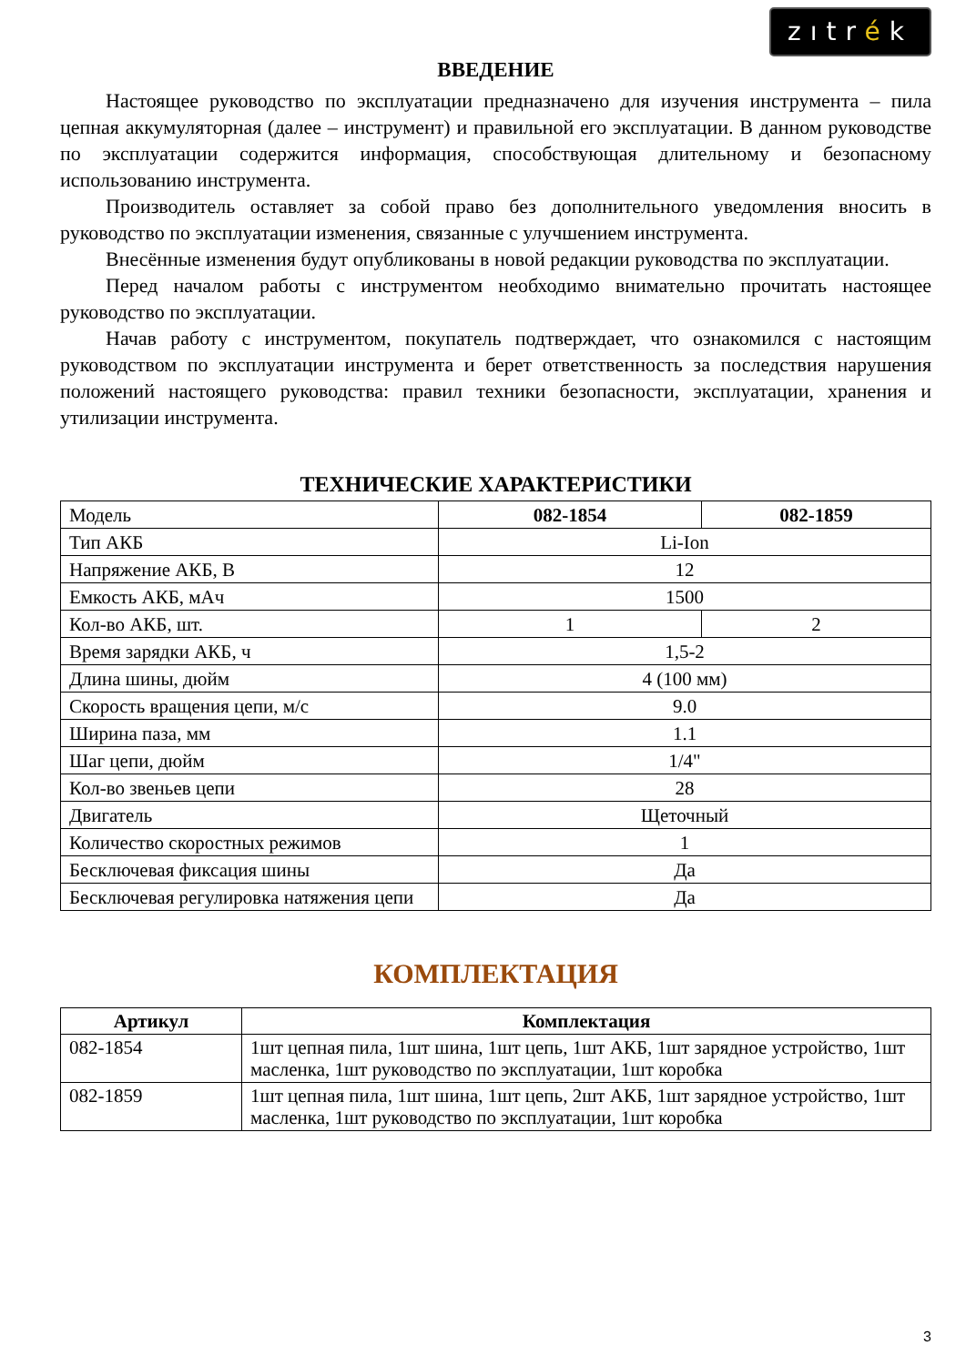zıtrék
ВВЕДЕНИЕ
Настоящее руководство по эксплуатации предназначено для изучения инструмента – пила цепная аккумуляторная (далее – инструмент) и правильной его эксплуатации. В данном руководстве по эксплуатации содержится информация, способствующая длительному и безопасному использованию инструмента.
Производитель оставляет за собой право без дополнительного уведомления вносить в руководство по эксплуатации изменения, связанные с улучшением инструмента.
Внесённые изменения будут опубликованы в новой редакции руководства по эксплуатации.
Перед началом работы с инструментом необходимо внимательно прочитать настоящее руководство по эксплуатации.
Начав работу с инструментом, покупатель подтверждает, что ознакомился с настоящим руководством по эксплуатации инструмента и берет ответственность за последствия нарушения положений настоящего руководства: правил техники безопасности, эксплуатации, хранения и утилизации инструмента.
ТЕХНИЧЕСКИЕ ХАРАКТЕРИСТИКИ
| Модель | 082-1854 | 082-1859 |
| Тип АКБ | Li-Ion | |
| Напряжение АКБ, В | 12 | |
| Емкость АКБ, мАч | 1500 | |
| Кол-во АКБ, шт. | 1 | 2 |
| Время зарядки АКБ, ч | 1,5-2 | |
| Длина шины, дюйм | 4 (100 мм) | |
| Скорость вращения цепи, м/с | 9.0 | |
| Ширина паза, мм | 1.1 | |
| Шаг цепи, дюйм | 1/4" | |
| Кол-во звеньев цепи | 28 | |
| Двигатель | Щеточный | |
| Количество скоростных режимов | 1 | |
| Бесключевая фиксация шины | Да | |
| Бесключевая регулировка натяжения цепи | Да | |
КОМПЛЕКТАЦИЯ
| Артикул | Комплектация |
| --- | --- |
| 082-1854 | 1шт цепная пила, 1шт шина, 1шт цепь, 1шт АКБ, 1шт зарядное устройство, 1шт масленка, 1шт руководство по эксплуатации, 1шт коробка |
| 082-1859 | 1шт цепная пила, 1шт шина, 1шт цепь, 2шт АКБ, 1шт зарядное устройство, 1шт масленка, 1шт руководство по эксплуатации, 1шт коробка |
3